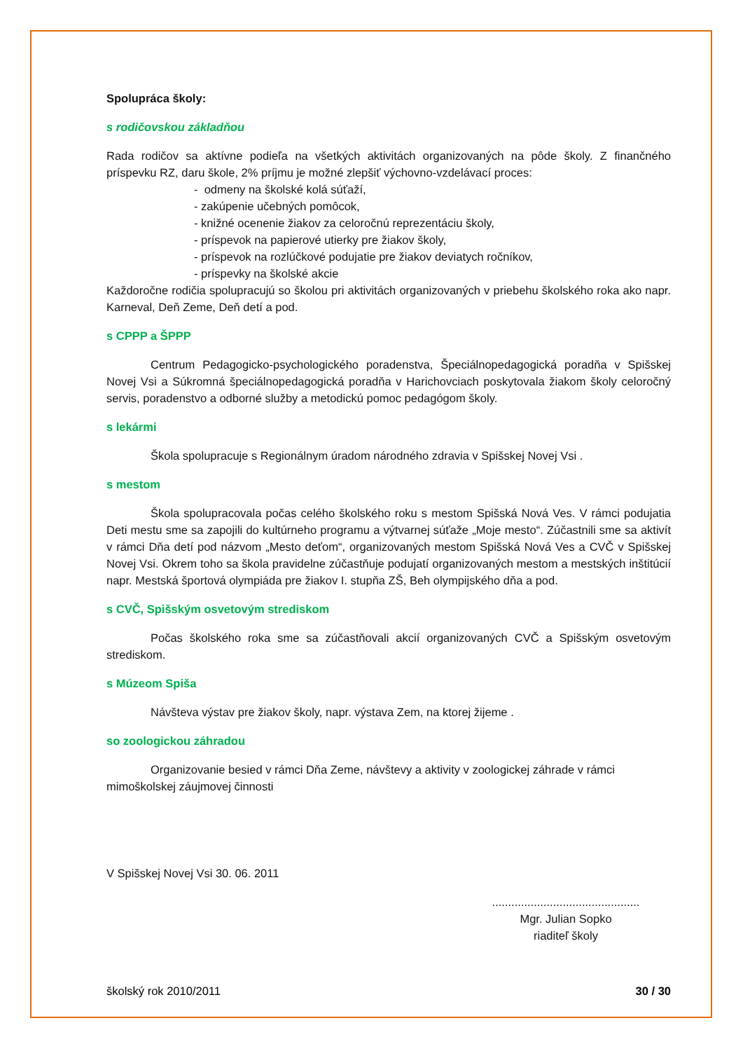Spolupráca školy:
s rodičovskou základňou
Rada rodičov sa aktívne podieľa na všetkých aktivitách organizovaných na pôde školy. Z finančného príspevku RZ, daru škole, 2% príjmu je možné zlepšiť výchovno-vzdelávací proces:
- odmeny na školské kolá súťaží,
- zakúpenie učebných pomôcok,
- knižné ocenenie žiakov za celoročnú reprezentáciu školy,
- príspevok na papierové utierky pre žiakov školy,
- príspevok na rozlúčkové podujatie pre žiakov deviatych ročníkov,
- príspevky na školské akcie
Každoročne rodičia spolupracujú so školou pri aktivitách organizovaných v priebehu školského roka ako napr. Karneval, Deň Zeme, Deň detí a pod.
s CPPP a ŠPPP
Centrum Pedagogicko-psychologického poradenstva, Špeciálnopedagogická poradňa v Spišskej Novej Vsi a Súkromná špeciálnopedagogická poradňa v Harichovciach poskytovala žiakom školy celoročný servis, poradenstvo a odborné služby a metodickú pomoc pedagógom školy.
s lekármi
Škola spolupracuje s Regionálnym úradom národného zdravia v Spišskej Novej Vsi .
s mestom
Škola spolupracovala počas celého školského roku s mestom Spišská Nová Ves. V rámci podujatia Deti mestu sme sa zapojili do kultúrneho programu a výtvarnej súťaže „Moje mesto“. Zúčastnili sme sa aktivít v rámci Dňa detí pod názvom „Mesto deťom“, organizovaných mestom Spišská Nová Ves a CVČ v Spišskej Novej Vsi. Okrem toho sa škola pravidelne zúčastňuje podujatí organizovaných mestom a mestských inštitúcií napr. Mestská športová olympiáda pre žiakov I. stupňa ZŠ, Beh olympijského dňa a pod.
s CVČ, Spišským osvetovým strediskom
Počas školského roka sme sa zúčastňovali akcií organizovaných CVČ a Spišským osvetovým strediskom.
s Múzeom Spiša
Návšteva výstav pre žiakov školy, napr. výstava Zem, na ktorej žijeme .
so zoologickou záhradou
Organizovanie besied v rámci Dňa Zeme, návštevy a aktivity v zoologickej záhrade v rámci mimoškolskej záujmovej činnosti
V Spišskej Novej Vsi 30. 06. 2011
..............................................
Mgr. Julian Sopko
riaditeľ školy
školský rok 2010/2011 30 / 30